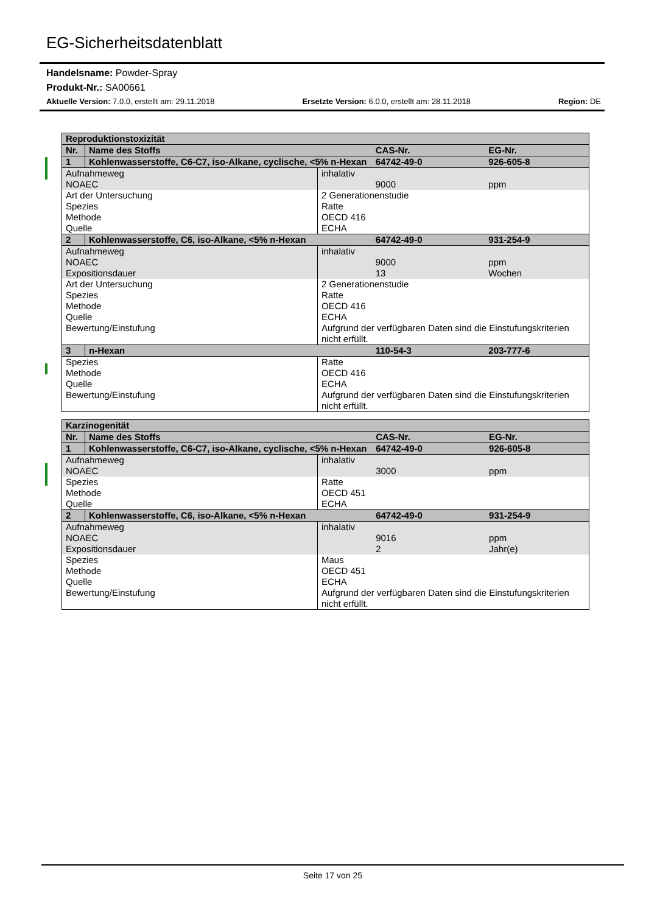EG-Sicherheitsdatenblatt
Handelsname: Powder-Spray
Produkt-Nr.: SA00661
Aktuelle Version: 7.0.0, erstellt am: 29.11.2018 Ersetzte Version: 6.0.0, erstellt am: 28.11.2018 Region: DE
| Reproduktionstoxizität | | | | |
| --- | --- | --- | --- | --- |
| Nr. | Name des Stoffs | | CAS-Nr. | EG-Nr. |
| 1 | Kohlenwasserstoffe, C6-C7, iso-Alkane, cyclische, <5% n-Hexan | | 64742-49-0 | 926-605-8 |
| Aufnahmeweg | | inhalativ | | |
| NOAEC | | | 9000 | ppm |
| Art der Untersuchung Spezies Methode Quelle | | 2 Generationenstudie Ratte OECD 416 ECHA | | |
| 2 | Kohlenwasserstoffe, C6, iso-Alkane, <5% n-Hexan | | 64742-49-0 | 931-254-9 |
| Aufnahmeweg | | inhalativ | | |
| NOAEC Expositionsdauer | | | 9000 13 | ppm Wochen |
| Art der Untersuchung Spezies Methode Quelle Bewertung/Einstufung | | 2 Generationenstudie Ratte OECD 416 ECHA Aufgrund der verfügbaren Daten sind die Einstufungskriterien nicht erfüllt. | | |
| 3 | n-Hexan | | 110-54-3 | 203-777-6 |
| Spezies Methode Quelle Bewertung/Einstufung | | Ratte OECD 416 ECHA Aufgrund der verfügbaren Daten sind die Einstufungskriterien nicht erfüllt. | | |
| Karzinogenität | | | | |
| --- | --- | --- | --- | --- |
| Nr. | Name des Stoffs | | CAS-Nr. | EG-Nr. |
| 1 | Kohlenwasserstoffe, C6-C7, iso-Alkane, cyclische, <5% n-Hexan | | 64742-49-0 | 926-605-8 |
| Aufnahmeweg | | inhalativ | | |
| NOAEC | | | 3000 | ppm |
| Spezies Methode Quelle | | Ratte OECD 451 ECHA | | |
| 2 | Kohlenwasserstoffe, C6, iso-Alkane, <5% n-Hexan | | 64742-49-0 | 931-254-9 |
| Aufnahmeweg | | inhalativ | | |
| NOAEC Expositionsdauer | | | 9016 2 | ppm Jahr(e) |
| Spezies Methode Quelle Bewertung/Einstufung | | Maus OECD 451 ECHA Aufgrund der verfügbaren Daten sind die Einstufungskriterien nicht erfüllt. | | |
Seite 17 von 25